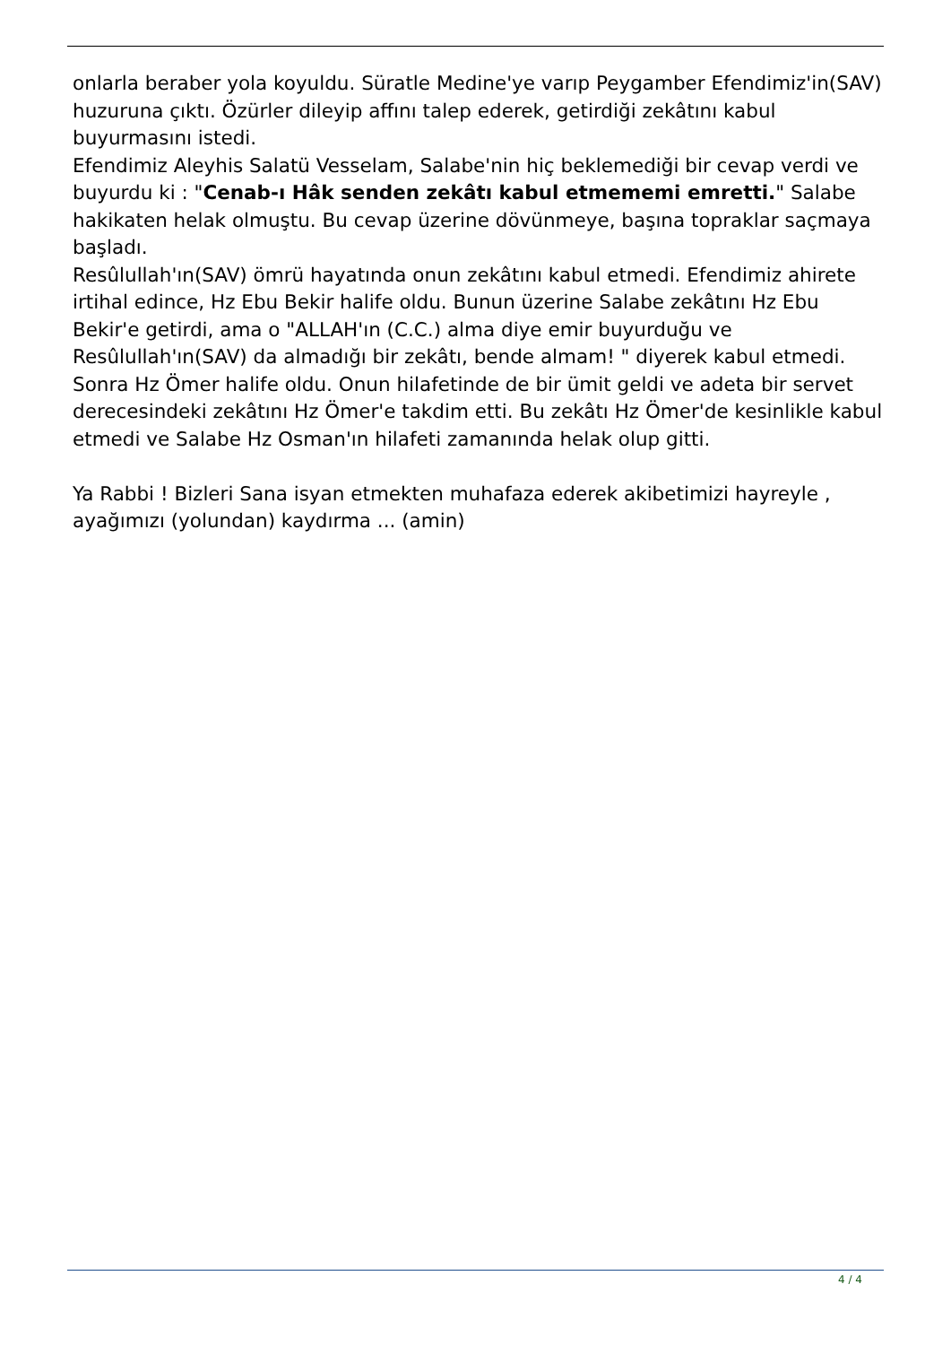onlarla beraber yola koyuldu. Süratle Medine'ye varıp Peygamber Efendimiz'in(SAV) huzuruna çıktı. Özürler dileyip affını talep ederek, getirdiği zekâtını kabul buyurmasını istedi.
Efendimiz Aleyhis Salatü Vesselam, Salabe'nin hiç beklemediği bir cevap verdi ve buyurdu ki : "Cenab-ı Hâk senden zekâtı kabul etmememi emretti." Salabe hakikaten helak olmuştu. Bu cevap üzerine dövünmeye, başına topraklar saçmaya başladı.
Resûlullah'ın(SAV) ömrü hayatında onun zekâtını kabul etmedi. Efendimiz ahirete irtihal edince, Hz Ebu Bekir halife oldu. Bunun üzerine Salabe zekâtını Hz Ebu Bekir'e getirdi, ama o "ALLAH'ın (C.C.) alma diye emir buyurduğu ve Resûlullah'ın(SAV) da almadığı bir zekâtı, bende almam! " diyerek kabul etmedi. Sonra Hz Ömer halife oldu. Onun hilafetinde de bir ümit geldi ve adeta bir servet derecesindeki zekâtını Hz Ömer'e takdim etti. Bu zekâtı Hz Ömer'de kesinlikle kabul etmedi ve Salabe Hz Osman'ın hilafeti zamanında helak olup gitti.
Ya Rabbi ! Bizleri Sana isyan etmekten muhafaza ederek akibetimizi hayreyle , ayağımızı (yolundan) kaydırma ... (amin)
4 / 4